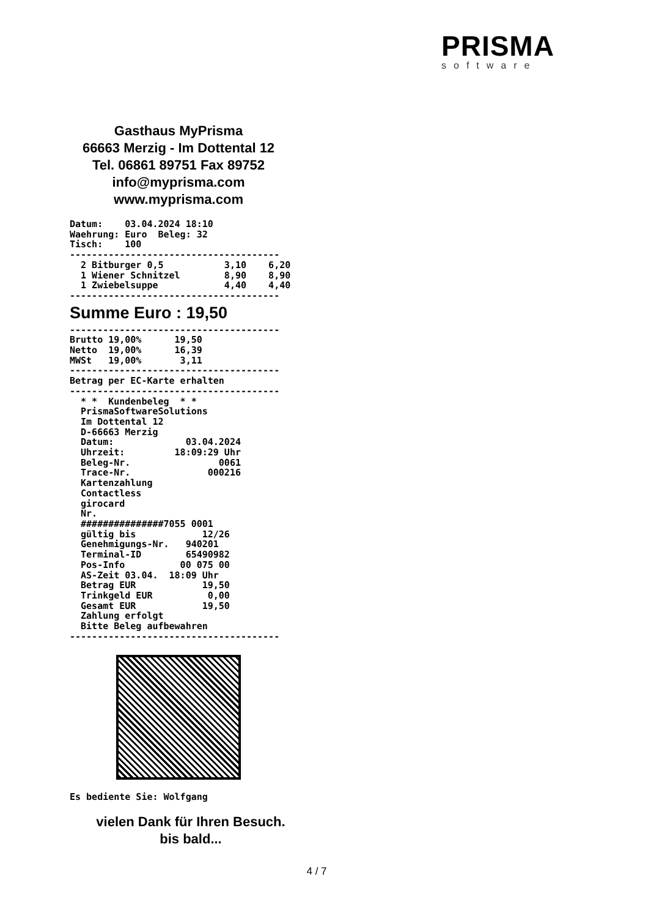PRISMA
software
Gasthaus MyPrisma
66663 Merzig - Im Dottental 12
Tel. 06861 89751 Fax 89752
info@myprisma.com
www.myprisma.com
Datum:    03.04.2024 18:10
Waehrung: Euro  Beleg: 32
Tisch:    100
--------------------------------------
  2 Bitburger 0,5           3,10    6,20
  1 Wiener Schnitzel        8,90    8,90
  1 Zwiebelsuppe            4,40    4,40
--------------------------------------
Summe Euro : 19,50
--------------------------------------
Brutto 19,00%      19,50
Netto  19,00%      16,39
MWSt   19,00%       3,11
--------------------------------------
Betrag per EC-Karte erhalten
--------------------------------------
  * *  Kundenbeleg  * *
  PrismaSoftwareSolutions
  Im Dottental 12
  D-66663 Merzig
  Datum:             03.04.2024
  Uhrzeit:         18:09:29 Uhr
  Beleg-Nr.                0061
  Trace-Nr.              000216
  Kartenzahlung
  Contactless
  girocard
  Nr.
  ###############7055 0001
  gültig bis            12/26
  Genehmigungs-Nr.   940201
  Terminal-ID        65490982
  Pos-Info          00 075 00
  AS-Zeit 03.04.  18:09 Uhr
  Betrag EUR            19,50
  Trinkgeld EUR          0,00
  Gesamt EUR            19,50
  Zahlung erfolgt
  Bitte Beleg aufbewahren
--------------------------------------
Es bediente Sie: Wolfgang
vielen Dank für Ihren Besuch.
bis bald...
4 / 7